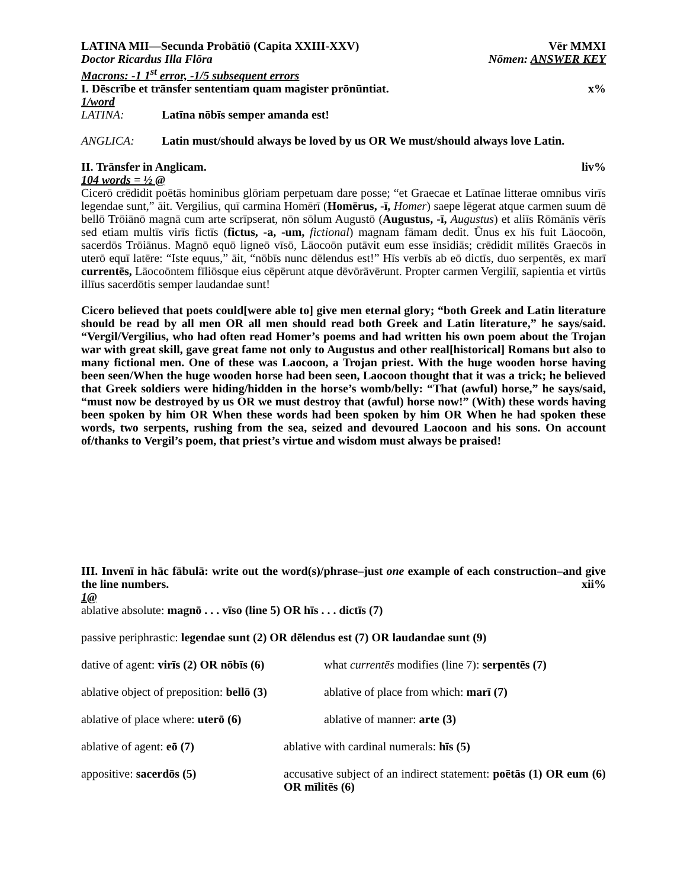LATINA MII—Secunda Probātiō (Capita XXIII-XXV) Vēr MMXI
Doctor Ricardus Illa Flōra Nōmen: ANSWER KEY
Macrons: -1 1<sup>st</sup> error, -1/5 subsequent errors
I. Dēscrībe et trānsfer sententiam quam magister prōnūntiat. x%
1/word
LATINA: Latīna nōbīs semper amanda est!
ANGLICA: Latin must/should always be loved by us OR We must/should always love Latin.
II. Trānsfer in Anglicam. liv%
104 words = ½ @
Cicerō crēdidit poētās hominibus glōriam perpetuam dare posse; “et Graecae et Latīnae litterae omnibus virīs legendae sunt,” āit. Vergilius, quī carmina Homērī (Homērus, -ī, Homer) saepe lēgerat atque carmen suum dē bellō Trōiānō magnā cum arte scrīpserat, nōn sōlum Augustō (Augustus, -ī, Augustus) et aliīs Rōmānīs vērīs sed etiam multīs virīs fictīs (fictus, -a, -um, fictional) magnam fāmam dedit. Ūnus ex hīs fuit Lāocoōn, sacerdōs Trōiānus. Magnō equō ligneō vīsō, Lāocoōn putāvit eum esse īnsidiās; crēdidit mīlitēs Graecōs in uterō equī latēre: “Iste equus,” āit, “nōbīs nunc dēlendus est!” Hīs verbīs ab eō dictīs, duo serpentēs, ex marī currentēs, Lāocoōntem fīliōsque eius cēpērunt atque dēvōrāvērunt. Propter carmen Vergiliī, sapientia et virtūs illīus sacerdōtis semper laudandae sunt!
Cicero believed that poets could[were able to] give men eternal glory; “both Greek and Latin literature should be read by all men OR all men should read both Greek and Latin literature,” he says/said. “Vergil/Vergilius, who had often read Homer’s poems and had written his own poem about the Trojan war with great skill, gave great fame not only to Augustus and other real[historical] Romans but also to many fictional men. One of these was Laocoon, a Trojan priest. With the huge wooden horse having been seen/When the huge wooden horse had been seen, Laocoon thought that it was a trick; he believed that Greek soldiers were hiding/hidden in the horse’s womb/belly: “That (awful) horse,” he says/said, “must now be destroyed by us OR we must destroy that (awful) horse now!” (With) these words having been spoken by him OR When these words had been spoken by him OR When he had spoken these words, two serpents, rushing from the sea, seized and devoured Laocoon and his sons. On account of/thanks to Vergil’s poem, that priest’s virtue and wisdom must always be praised!
III. Invenī in hāc fābulā: write out the word(s)/phrase–just one example of each construction–and give the line numbers. xii%
1@
ablative absolute: magnō . . . vīso (line 5) OR hīs . . . dictīs (7)
passive periphrastic: legendae sunt (2) OR dēlendus est (7) OR laudandae sunt (9)
dative of agent: virīs (2) OR nōbīs (6)
what currentēs modifies (line 7): serpentēs (7)
ablative object of preposition: bellō (3)
ablative of place from which: marī (7)
ablative of place where: uterō (6) ablative of manner: arte (3)
ablative of agent: eō (7) ablative with cardinal numerals: hīs (5)
appositive: sacerdōs (5) accusative subject of an indirect statement: poētās (1) OR eum (6) OR mīlitēs (6)